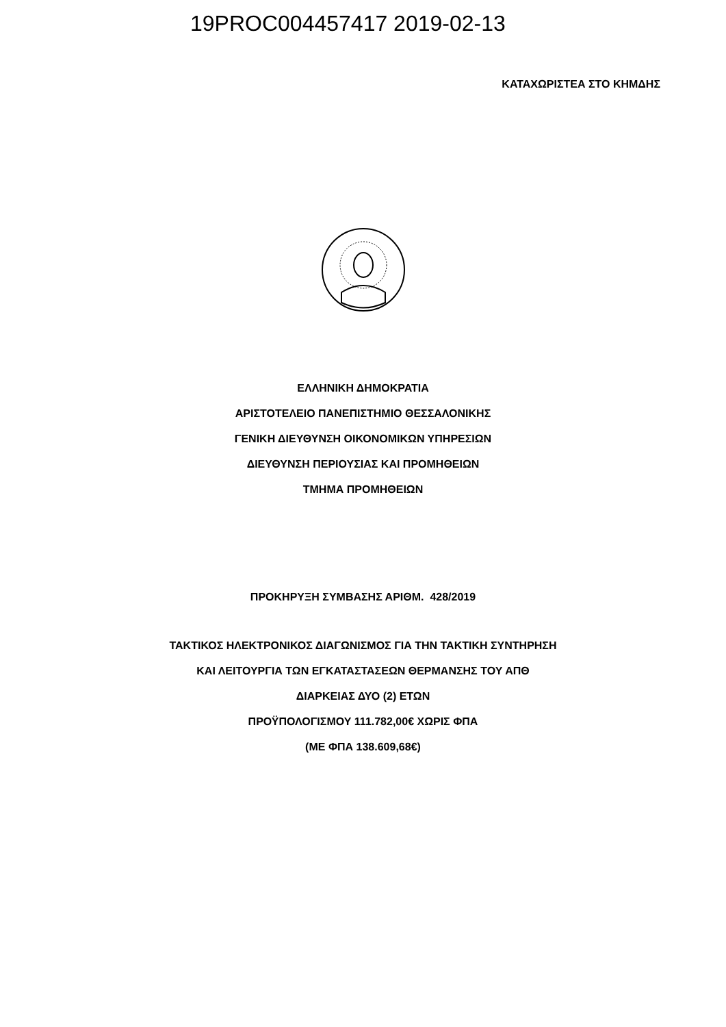19PROC004457417 2019-02-13
ΚΑΤΑΧΩΡΙΣΤΕΑ ΣΤΟ ΚΗΜΔΗΣ
ΕΛΛΗΝΙΚΗ ΔΗΜΟΚΡΑΤΙΑ
ΑΡΙΣΤΟΤΕΛΕΙΟ ΠΑΝΕΠΙΣΤΗΜΙΟ ΘΕΣΣΑΛΟΝΙΚΗΣ
ΓΕΝΙΚΗ ΔΙΕΥΘΥΝΣΗ ΟΙΚΟΝΟΜΙΚΩΝ ΥΠΗΡΕΣΙΩΝ
ΔΙΕΥΘΥΝΣΗ ΠΕΡΙΟΥΣΙΑΣ ΚΑΙ ΠΡΟΜΗΘΕΙΩΝ
ΤΜΗΜΑ ΠΡΟΜΗΘΕΙΩΝ
ΠΡΟΚΗΡΥΞΗ ΣΥΜΒΑΣΗΣ ΑΡΙΘΜ. 428/2019
ΤΑΚΤΙΚΟΣ ΗΛΕΚΤΡΟΝΙΚΟΣ ΔΙΑΓΩΝΙΣΜΟΣ ΓΙΑ ΤΗΝ ΤΑΚΤΙΚΗ ΣΥΝΤΗΡΗΣΗ
ΚΑΙ ΛΕΙΤΟΥΡΓΙΑ ΤΩΝ ΕΓΚΑΤΑΣΤΑΣΕΩΝ ΘΕΡΜΑΝΣΗΣ ΤΟΥ ΑΠΘ
ΔΙΑΡΚΕΙΑΣ ΔΥΟ (2) ΕΤΩΝ
ΠΡΟΫΠΟΛΟΓΙΣΜΟΥ 111.782,00€ ΧΩΡΙΣ ΦΠΑ
(ΜΕ ΦΠΑ 138.609,68€)